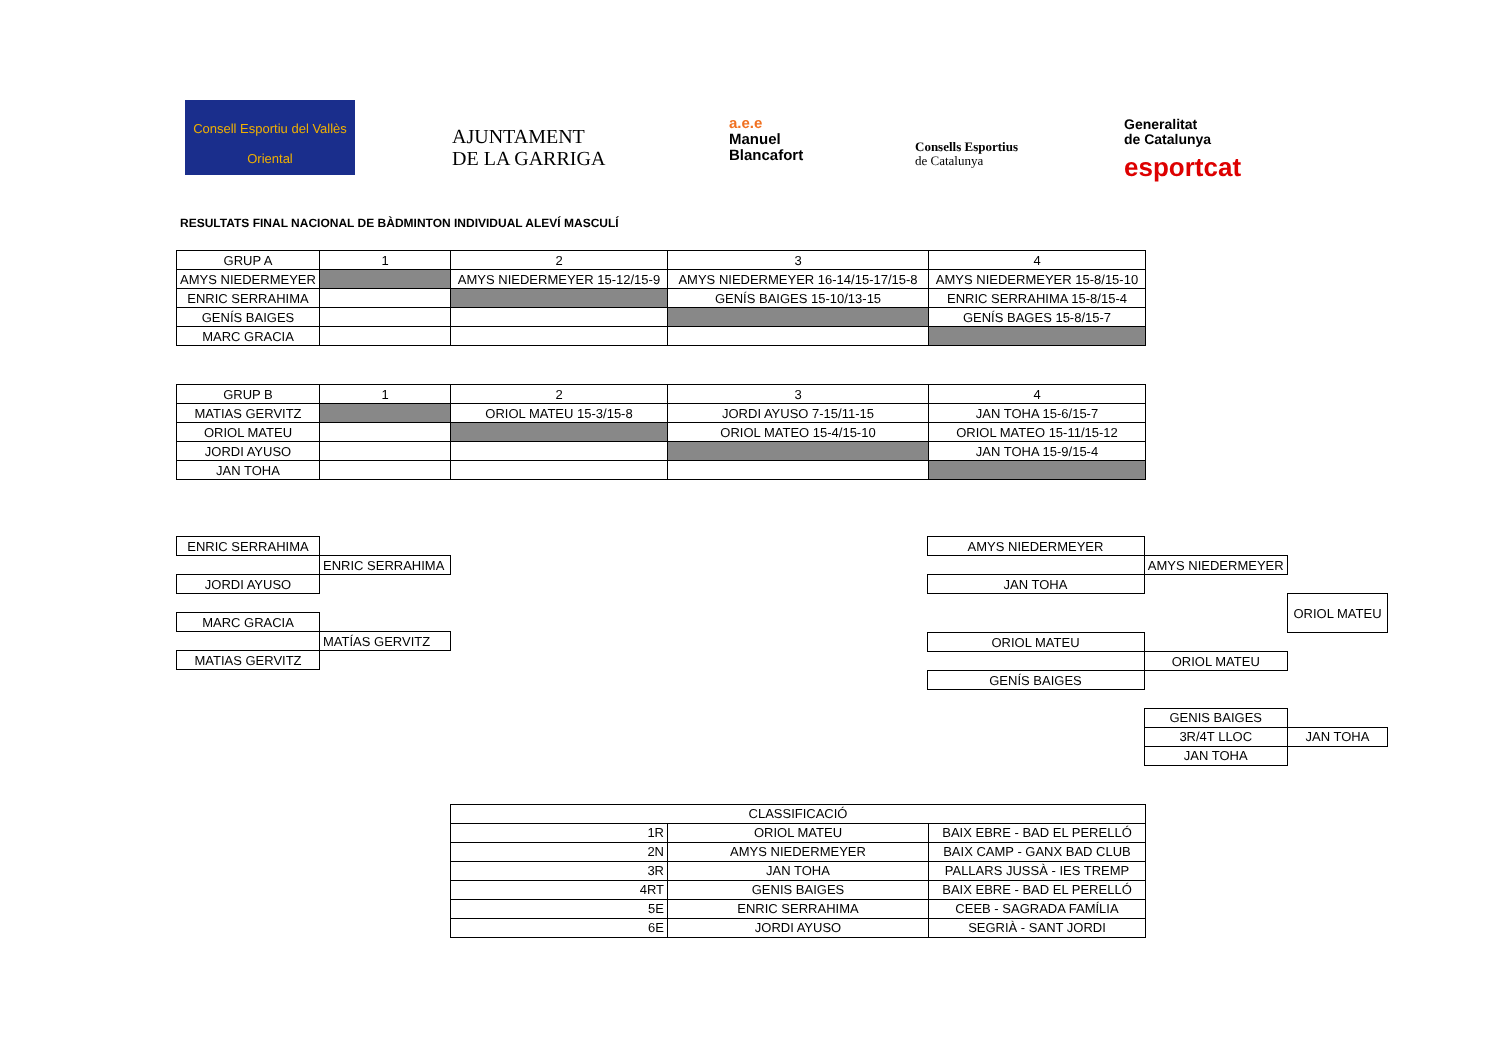Consell Esportiu del Vallès Oriental
AJUNTAMENT
DE LA GARRIGA
a.e.e
Manuel
Blancafort
Consells Esportius
de Catalunya
Generalitat
de Catalunya
esportcat
RESULTATS FINAL NACIONAL DE BÀDMINTON INDIVIDUAL ALEVÍ MASCULÍ
| GRUP A | 1 | 2 | 3 | 4 |
| AMYS NIEDERMEYER | | AMYS NIEDERMEYER 15-12/15-9 | AMYS NIEDERMEYER 16-14/15-17/15-8 | AMYS NIEDERMEYER 15-8/15-10 |
| ENRIC SERRAHIMA | | | GENÍS BAIGES 15-10/13-15 | ENRIC SERRAHIMA 15-8/15-4 |
| GENÍS BAIGES | | | | GENÍS BAGES 15-8/15-7 |
| MARC GRACIA | | | | |
| GRUP B | 1 | 2 | 3 | 4 |
| MATIAS GERVITZ | | ORIOL MATEU 15-3/15-8 | JORDI AYUSO 7-15/11-15 | JAN TOHA 15-6/15-7 |
| ORIOL MATEU | | | ORIOL MATEO 15-4/15-10 | ORIOL MATEO 15-11/15-12 |
| JORDI AYUSO | | | | JAN TOHA 15-9/15-4 |
| JAN TOHA | | | | |
| ENRIC SERRAHIMA | |
| | ENRIC SERRAHIMA |
| JORDI AYUSO | |
| MARC GRACIA | |
| | MATÍAS GERVITZ |
| MATIAS GERVITZ | |
| AMYS NIEDERMEYER | | |
| | AMYS NIEDERMEYER | |
| JAN TOHA | | |
| | | ORIOL MATEU |
| ORIOL MATEU | | |
| | ORIOL MATEU | |
| GENÍS BAIGES | | |
| | GENIS BAIGES | |
| | 3R/4T LLOC | JAN TOHA |
| | JAN TOHA | |
| CLASSIFICACIÓ | | |
| 1R | ORIOL MATEU | BAIX EBRE - BAD EL PERELLÓ |
| 2N | AMYS NIEDERMEYER | BAIX CAMP - GANX BAD CLUB |
| 3R | JAN TOHA | PALLARS JUSSÀ - IES TREMP |
| 4RT | GENIS BAIGES | BAIX EBRE - BAD EL PERELLÓ |
| 5E | ENRIC SERRAHIMA | CEEB - SAGRADA FAMÍLIA |
| 6E | JORDI AYUSO | SEGRIÀ - SANT JORDI |